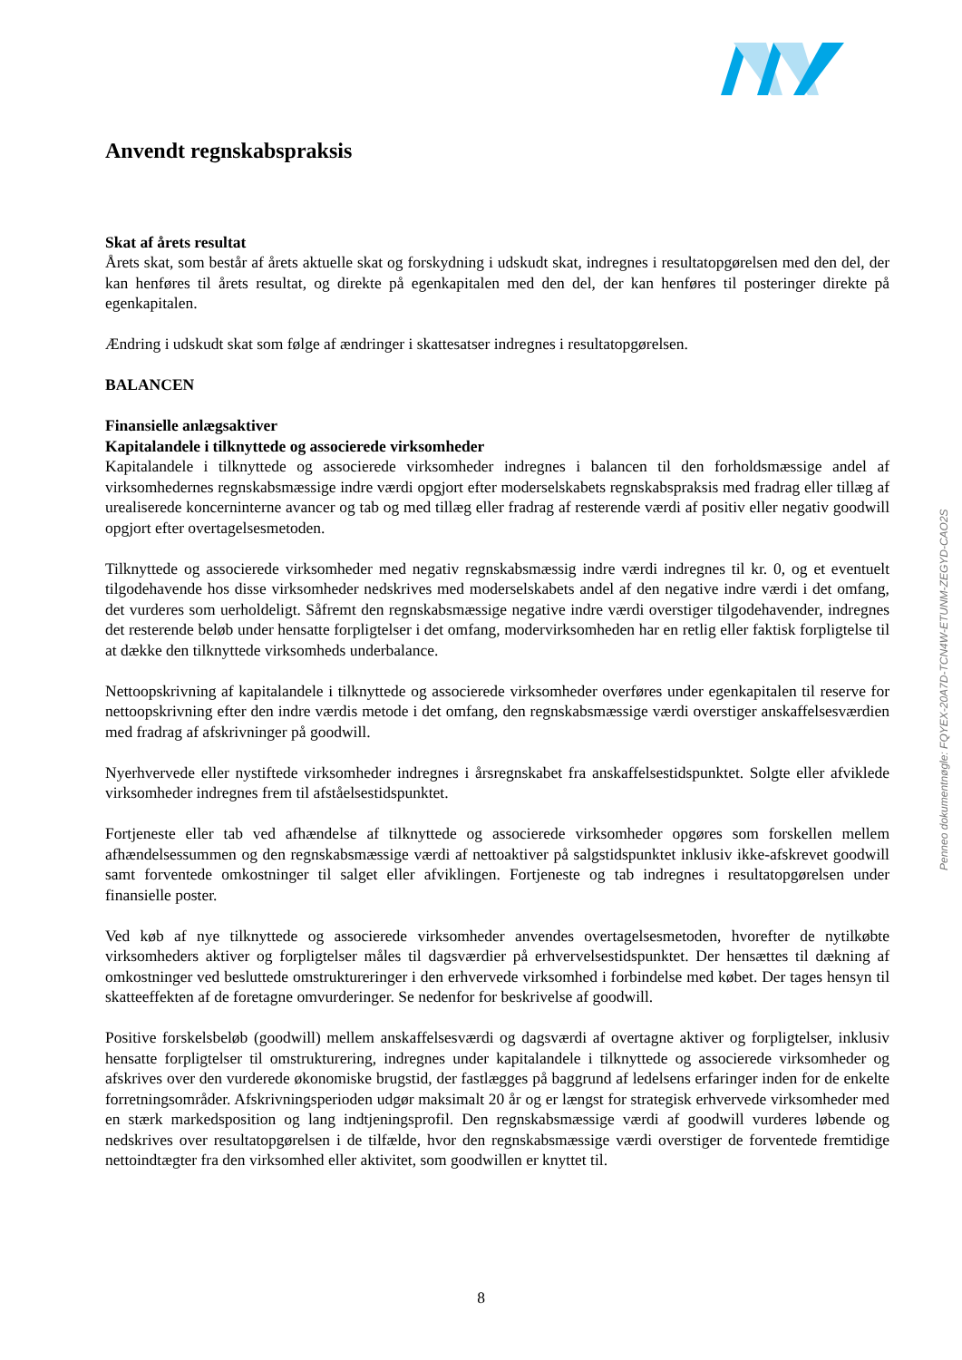Anvendt regnskabspraksis
Skat af årets resultat
Årets skat, som består af årets aktuelle skat og forskydning i udskudt skat, indregnes i resultatopgørelsen med den del, der kan henføres til årets resultat, og direkte på egenkapitalen med den del, der kan henføres til posteringer direkte på egenkapitalen.
Ændring i udskudt skat som følge af ændringer i skattesatser indregnes i resultatopgørelsen.
BALANCEN
Finansielle anlægsaktiver
Kapitalandele i tilknyttede og associerede virksomheder
Kapitalandele i tilknyttede og associerede virksomheder indregnes i balancen til den forholdsmæssige andel af virksomhedernes regnskabsmæssige indre værdi opgjort efter moderselskabets regnskabspraksis med fradrag eller tillæg af urealiserede koncerninterne avancer og tab og med tillæg eller fradrag af resterende værdi af positiv eller negativ goodwill opgjort efter overtagelsesmetoden.
Tilknyttede og associerede virksomheder med negativ regnskabsmæssig indre værdi indregnes til kr. 0, og et eventuelt tilgodehavende hos disse virksomheder nedskrives med moderselskabets andel af den negative indre værdi i det omfang, det vurderes som uerholdeligt. Såfremt den regnskabsmæssige negative indre værdi overstiger tilgodehavender, indregnes det resterende beløb under hensatte forpligtelser i det omfang, modervirksomheden har en retlig eller faktisk forpligtelse til at dække den tilknyttede virksomheds underbalance.
Nettoopskrivning af kapitalandele i tilknyttede og associerede virksomheder overføres under egenkapitalen til reserve for nettoopskrivning efter den indre værdis metode i det omfang, den regnskabsmæssige værdi overstiger anskaffelsesværdien med fradrag af afskrivninger på goodwill.
Nyerhvervede eller nystiftede virksomheder indregnes i årsregnskabet fra anskaffelsestidspunktet. Solgte eller afviklede virksomheder indregnes frem til afståelsestidspunktet.
Fortjeneste eller tab ved afhændelse af tilknyttede og associerede virksomheder opgøres som forskellen mellem afhændelsessummen og den regnskabsmæssige værdi af nettoaktiver på salgstidspunktet inklusiv ikke-afskrevet goodwill samt forventede omkostninger til salget eller afviklingen. Fortjeneste og tab indregnes i resultatopgørelsen under finansielle poster.
Ved køb af nye tilknyttede og associerede virksomheder anvendes overtagelsesmetoden, hvorefter de nytilkøbte virksomheders aktiver og forpligtelser måles til dagsværdier på erhvervelsestidspunktet. Der hensættes til dækning af omkostninger ved besluttede omstruktureringer i den erhvervede virksomhed i forbindelse med købet. Der tages hensyn til skatteeffekten af de foretagne omvurderinger. Se nedenfor for beskrivelse af goodwill.
Positive forskelsbeløb (goodwill) mellem anskaffelsesværdi og dagsværdi af overtagne aktiver og forpligtelser, inklusiv hensatte forpligtelser til omstrukturering, indregnes under kapitalandele i tilknyttede og associerede virksomheder og afskrives over den vurderede økonomiske brugstid, der fastlægges på baggrund af ledelsens erfaringer inden for de enkelte forretningsområder. Afskrivningsperioden udgør maksimalt 20 år og er længst for strategisk erhvervede virksomheder med en stærk markedsposition og lang indtjeningsprofil. Den regnskabsmæssige værdi af goodwill vurderes løbende og nedskrives over resultatopgørelsen i de tilfælde, hvor den regnskabsmæssige værdi overstiger de forventede fremtidige nettoindtægter fra den virksomhed eller aktivitet, som goodwillen er knyttet til.
8
Penneo dokumentnøgle: FQYEX-20A7D-TCN4W-ETUNM-ZEGYD-CAO2S